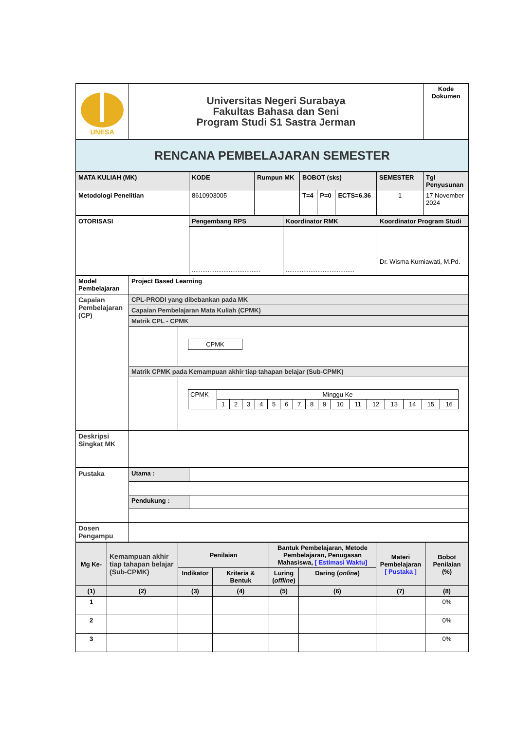| UNESA | Universitas Negeri Surabaya Fakultas Bahasa dan Seni Program Studi S1 Sastra Jerman | Kode Dokumen |
| RENCANA PEMBELAJARAN SEMESTER | | |
| MATA KULIAH (MK) | KODE | Rumpun MK | BOBOT (sks) | | | SEMESTER | Tgl Penyusunan |
| Metodologi Penelitian | 8610903005 | | T=4 | P=0 | ECTS=6.36 | 1 | 17 November 2024 |
| OTORISASI | Pengembang RPS | Koordinator RMK | Koordinator Program Studi |
| | ....................................... | ....................................... | Dr. Wisma Kurniawati, M.Pd. |
| Model Pembelajaran | Project Based Learning | |
| Capaian Pembelajaran (CP) | CPL-PRODI yang dibebankan pada MK | |
| | Capaian Pembelajaran Mata Kuliah (CPMK) | |
| | Matrik CPL - CPMK | |
| | | / CPMK / |
| | Matrik CPMK pada Kemampuan akhir tiap tahapan belajar (Sub-CPMK) | |
| | | / CPMK / Minggu Ke / / / / / / / / / / / / / / / / / / 1 / 2 / 3 / 4 / 5 / 6 / 7 / 8 / 9 / 10 / 11 / 12 / 13 / 14 / 15 / 16 / |
| Deskripsi Singkat MK | | |
| Pustaka | Utama : | |
| | Pendukung : | |
| Dosen Pengampu | | |
| Mg Ke- | Kemampuan akhir tiap tahapan belajar (Sub-CPMK) | Penilaian | | Bantuk Pembelajaran, Metode Pembelajaran, Penugasan Mahasiswa, [ Estimasi Waktu] | | Materi Pembelajaran [ Pustaka ] | Bobot Penilaian (%) |
| | | Indikator | Kriteria & Bentuk | Luring ( offline ) | Daring ( online ) | | |
| (1) | (2) | (3) | (4) | (5) | (6) | (7) | (8) |
| 1 | | | | | | | 0% |
| 2 | | | | | | | 0% |
| 3 | | | | | | | 0% |